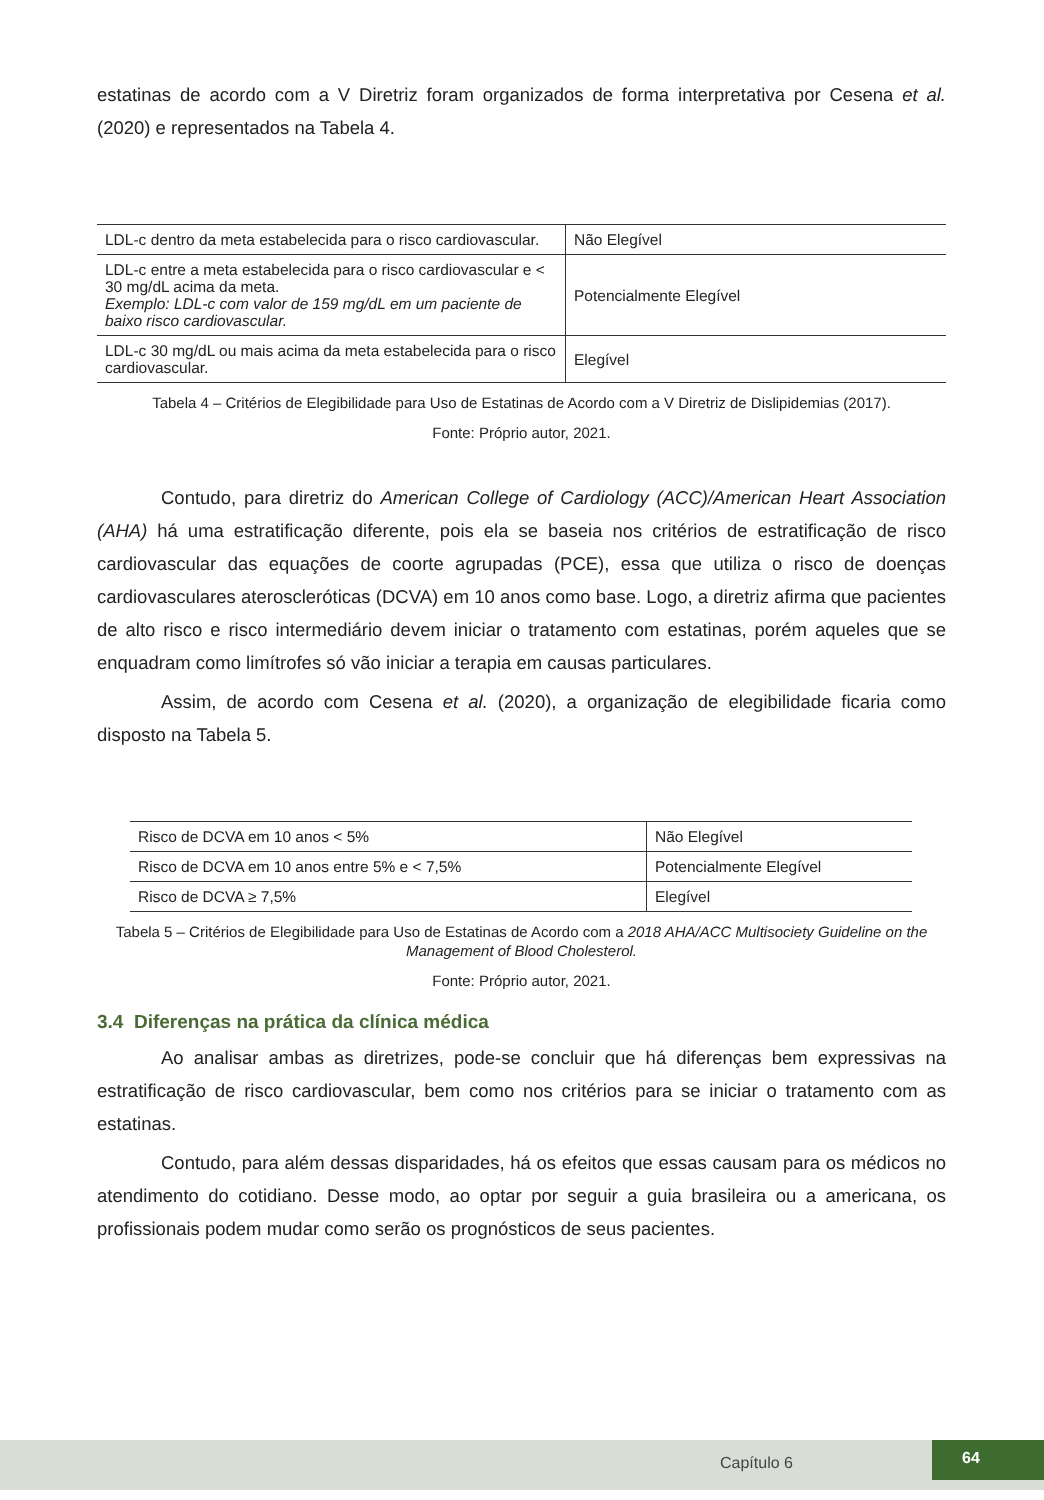estatinas de acordo com a V Diretriz foram organizados de forma interpretativa por Cesena et al. (2020) e representados na Tabela 4.
| LDL-c dentro da meta estabelecida para o risco cardiovascular. | Não Elegível |
| LDL-c entre a meta estabelecida para o risco cardiovascular e < 30 mg/dL acima da meta. Exemplo: LDL-c com valor de 159 mg/dL em um paciente de baixo risco cardiovascular. | Potencialmente Elegível |
| LDL-c 30 mg/dL ou mais acima da meta estabelecida para o risco cardiovascular. | Elegível |
Tabela 4 – Critérios de Elegibilidade para Uso de Estatinas de Acordo com a V Diretriz de Dislipidemias (2017).
Fonte: Próprio autor, 2021.
Contudo, para diretriz do American College of Cardiology (ACC)/American Heart Association (AHA) há uma estratificação diferente, pois ela se baseia nos critérios de estratificação de risco cardiovascular das equações de coorte agrupadas (PCE), essa que utiliza o risco de doenças cardiovasculares ateroscleróticas (DCVA) em 10 anos como base. Logo, a diretriz afirma que pacientes de alto risco e risco intermediário devem iniciar o tratamento com estatinas, porém aqueles que se enquadram como limítrofes só vão iniciar a terapia em causas particulares.
Assim, de acordo com Cesena et al. (2020), a organização de elegibilidade ficaria como disposto na Tabela 5.
| Risco de DCVA em 10 anos < 5% | Não Elegível |
| Risco de DCVA em 10 anos entre 5% e < 7,5% | Potencialmente Elegível |
| Risco de DCVA ≥ 7,5% | Elegível |
Tabela 5 – Critérios de Elegibilidade para Uso de Estatinas de Acordo com a 2018 AHA/ACC Multisociety Guideline on the Management of Blood Cholesterol.
Fonte: Próprio autor, 2021.
3.4 Diferenças na prática da clínica médica
Ao analisar ambas as diretrizes, pode-se concluir que há diferenças bem expressivas na estratificação de risco cardiovascular, bem como nos critérios para se iniciar o tratamento com as estatinas.
Contudo, para além dessas disparidades, há os efeitos que essas causam para os médicos no atendimento do cotidiano. Desse modo, ao optar por seguir a guia brasileira ou a americana, os profissionais podem mudar como serão os prognósticos de seus pacientes.
Capítulo 6
64